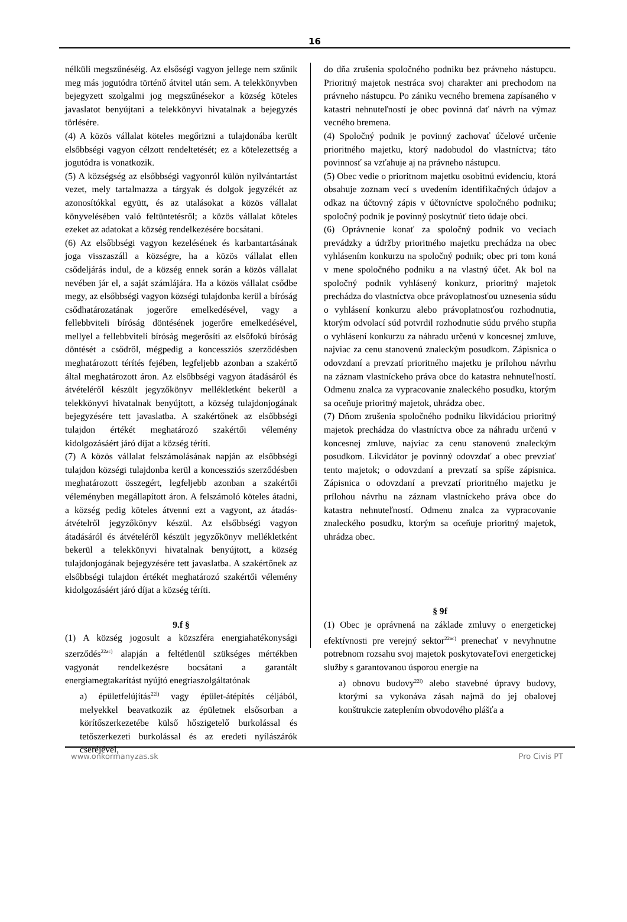16
nélküli megszűnéséig. Az elsőségi vagyon jellege nem szűnik meg más jogutódra történő átvitel után sem. A telekkönyvben bejegyzett szolgalmi jog megszűnésekor a község köteles javaslatot benyújtani a telekkönyvi hivatalnak a bejegyzés törlésére.
(4) A közös vállalat köteles megőrizni a tulajdonába került elsőbbségi vagyon célzott rendeltetését; ez a kötelezettség a jogutódra is vonatkozik.
(5) A községség az elsőbbségi vagyonról külön nyilvántartást vezet, mely tartalmazza a tárgyak és dolgok jegyzékét az azonosítókkal együtt, és az utalásokat a közös vállalat könyvelésében való feltüntetésről; a közös vállalat köteles ezeket az adatokat a község rendelkezésére bocsátani.
(6) Az elsőbbségi vagyon kezelésének és karbantartásának joga visszaszáll a községre, ha a közös vállalat ellen csődeljárás indul, de a község ennek során a közös vállalat nevében jár el, a saját számlájára. Ha a közös vállalat csődbe megy, az elsőbbségi vagyon községi tulajdonba kerül a bíróság csődhatározatának jogerőre emelkedésével, vagy a fellebbviteli bíróság döntésének jogerőre emelkedésével, mellyel a fellebbviteli bíróság megerősíti az elsőfokú bíróság döntését a csődről, mégpedig a koncessziós szerződésben meghatározott térítés fejében, legfeljebb azonban a szakértő által meghatározott áron. Az elsőbbségi vagyon átadásáról és átvételéről készült jegyzőkönyv mellékletként bekerül a telekkönyvi hivatalnak benyújtott, a község tulajdonjogának bejegyzésére tett javaslatba. A szakértőnek az elsőbbségi tulajdon értékét meghatározó szakértői vélemény kidolgozásáért járó díjat a község téríti.
(7) A közös vállalat felszámolásának napján az elsőbbségi tulajdon községi tulajdonba kerül a koncessziós szerződésben meghatározott összegért, legfeljebb azonban a szakértői véleményben megállapított áron. A felszámoló köteles átadni, a község pedig köteles átvenni ezt a vagyont, az átadás-átvételről jegyzőkönyv készül. Az elsőbbségi vagyon átadásáról és átvételéről készült jegyzőkönyv mellékletként bekerül a telekkönyvi hivatalnak benyújtott, a község tulajdonjogának bejegyzésére tett javaslatba. A szakértőnek az elsőbbségi tulajdon értékét meghatározó szakértői vélemény kidolgozásáért járó díjat a község téríti.
9.f §
(1) A község jogosult a közszféra energiahatékonysági szerződés<sup>22ac)</sup> alapján a feltétlenül szükséges mértékben vagyonát rendelkezésre bocsátani a garantált energiamegtakarítást nyújtó enegriaszolgáltatónak
a) épületfelújítás<sup>22l)</sup> vagy épület-átépítés céljából, melyekkel beavatkozik az épületnek elsősorban a körítőszerkezetébe külső hőszigetelő burkolással és tetőszerkezeti burkolással és az eredeti nyílászárók cseréjével,
do dňa zrušenia spoločného podniku bez právneho nástupcu. Prioritný majetok nestráca svoj charakter ani prechodom na právneho nástupcu. Po zániku vecného bremena zapísaného v katastri nehnuteľností je obec povinná dať návrh na výmaz vecného bremena.
(4) Spoločný podnik je povinný zachovať účelové určenie prioritného majetku, ktorý nadobudol do vlastníctva; táto povinnosť sa vzťahuje aj na právneho nástupcu.
(5) Obec vedie o prioritnom majetku osobitnú evidenciu, ktorá obsahuje zoznam vecí s uvedením identifikačných údajov a odkaz na účtovný zápis v účtovníctve spoločného podniku; spoločný podnik je povinný poskytnúť tieto údaje obci.
(6) Oprávnenie konať za spoločný podnik vo veciach prevádzky a údržby prioritného majetku prechádza na obec vyhlásením konkurzu na spoločný podnik; obec pri tom koná v mene spoločného podniku a na vlastný účet. Ak bol na spoločný podnik vyhlásený konkurz, prioritný majetok prechádza do vlastníctva obce právoplatnosťou uznesenia súdu o vyhlásení konkurzu alebo právoplatnosťou rozhodnutia, ktorým odvolací súd potvrdil rozhodnutie súdu prvého stupňa o vyhlásení konkurzu za náhradu určenú v koncesnej zmluve, najviac za cenu stanovenú znaleckým posudkom. Zápisnica o odovzdaní a prevzatí prioritného majetku je prílohou návrhu na záznam vlastníckeho práva obce do katastra nehnuteľností. Odmenu znalca za vypracovanie znaleckého posudku, ktorým sa oceňuje prioritný majetok, uhrádza obec.
(7) Dňom zrušenia spoločného podniku likvidáciou prioritný majetok prechádza do vlastníctva obce za náhradu určenú v koncesnej zmluve, najviac za cenu stanovenú znaleckým posudkom. Likvidátor je povinný odovzdať a obec prevziať tento majetok; o odovzdaní a prevzatí sa spíše zápisnica. Zápisnica o odovzdaní a prevzatí prioritného majetku je prílohou návrhu na záznam vlastníckeho práva obce do katastra nehnuteľností. Odmenu znalca za vypracovanie znaleckého posudku, ktorým sa oceňuje prioritný majetok, uhrádza obec.
§ 9f
(1) Obec je oprávnená na základe zmluvy o energetickej efektívnosti pre verejný sektor<sup>22ac)</sup> prenechať v nevyhnutne potrebnom rozsahu svoj majetok poskytovateľovi energetickej služby s garantovanou úsporou energie na
a) obnovu budovy<sup>22l)</sup> alebo stavebné úpravy budovy, ktorými sa vykonáva zásah najmä do jej obalovej konštrukcie zateplením obvodového plášťa a
www.onkormanyzas.sk Pro Civis PT